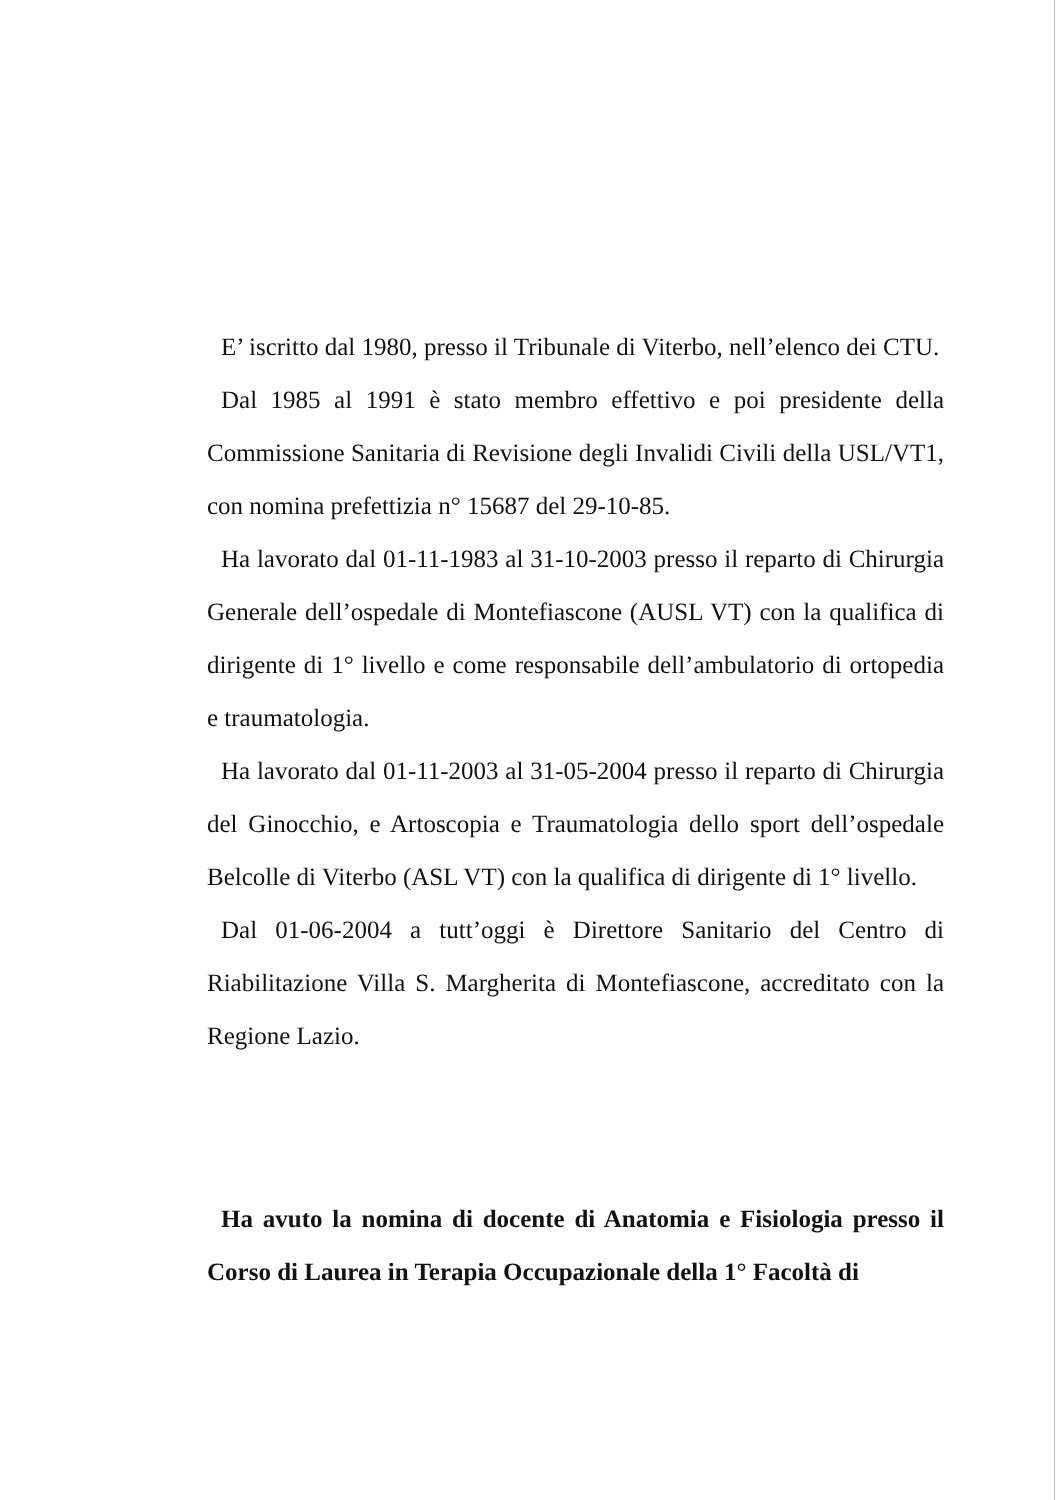E’ iscritto dal 1980, presso il Tribunale di Viterbo, nell’elenco dei CTU.
Dal 1985 al 1991 è stato membro effettivo e poi presidente della Commissione Sanitaria di Revisione degli Invalidi Civili della USL/VT1, con nomina prefettizia n° 15687 del 29-10-85.
Ha lavorato dal 01-11-1983 al 31-10-2003 presso il reparto di Chirurgia Generale dell’ospedale di Montefiascone (AUSL VT) con la qualifica di dirigente di 1° livello e come responsabile dell’ambulatorio di ortopedia e traumatologia.
Ha lavorato dal 01-11-2003 al 31-05-2004 presso il reparto di Chirurgia del Ginocchio, e Artoscopia e Traumatologia dello sport dell’ospedale Belcolle di Viterbo (ASL VT) con la qualifica di dirigente di 1° livello.
Dal 01-06-2004 a tutt’oggi è Direttore Sanitario del Centro di Riabilitazione Villa S. Margherita di Montefiascone, accreditato con la Regione Lazio.
Ha avuto la nomina di docente di Anatomia e Fisiologia presso il Corso di Laurea in Terapia Occupazionale della 1° Facoltà di